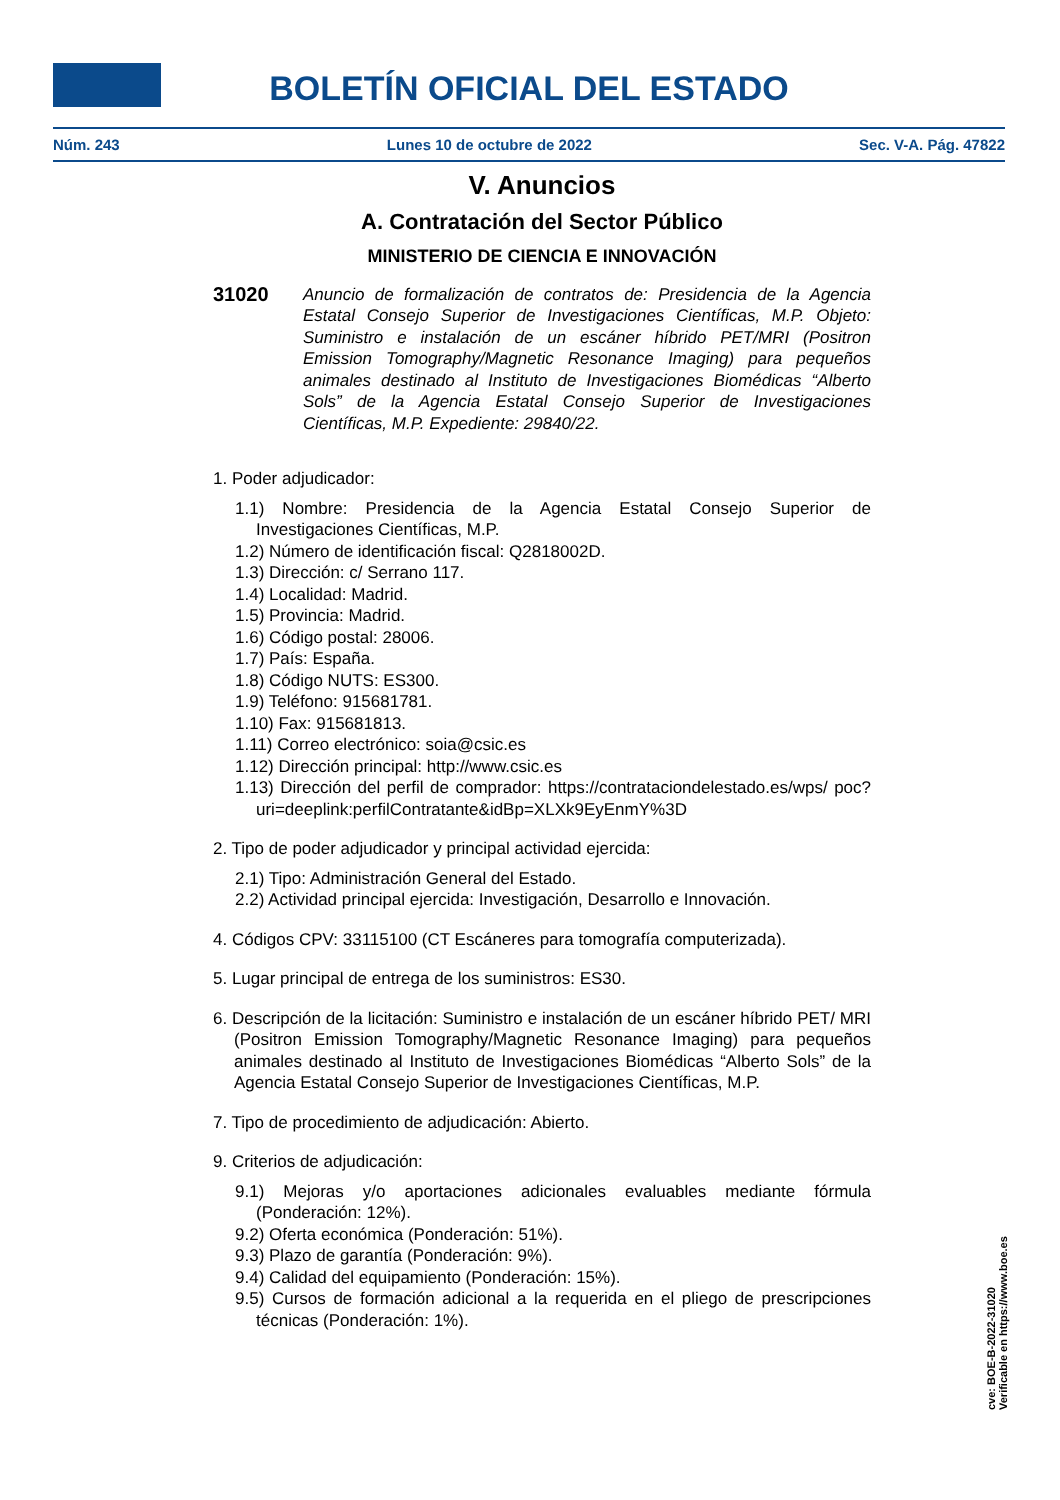BOLETÍN OFICIAL DEL ESTADO
Núm. 243 Lunes 10 de octubre de 2022 Sec. V-A. Pág. 47822
V. Anuncios
A. Contratación del Sector Público
MINISTERIO DE CIENCIA E INNOVACIÓN
31020
Anuncio de formalización de contratos de: Presidencia de la Agencia Estatal Consejo Superior de Investigaciones Científicas, M.P. Objeto: Suministro e instalación de un escáner híbrido PET/MRI (Positron Emission Tomography/Magnetic Resonance Imaging) para pequeños animales destinado al Instituto de Investigaciones Biomédicas “Alberto Sols” de la Agencia Estatal Consejo Superior de Investigaciones Científicas, M.P. Expediente: 29840/22.
1. Poder adjudicador:
1.1) Nombre: Presidencia de la Agencia Estatal Consejo Superior de Investigaciones Científicas, M.P.
1.2) Número de identificación fiscal: Q2818002D.
1.3) Dirección: c/ Serrano 117.
1.4) Localidad: Madrid.
1.5) Provincia: Madrid.
1.6) Código postal: 28006.
1.7) País: España.
1.8) Código NUTS: ES300.
1.9) Teléfono: 915681781.
1.10) Fax: 915681813.
1.11) Correo electrónico: soia@csic.es
1.12) Dirección principal: http://www.csic.es
1.13) Dirección del perfil de comprador: https://contrataciondelestado.es/wps/ poc?uri=deeplink:perfilContratante&idBp=XLXk9EyEnmY%3D
2. Tipo de poder adjudicador y principal actividad ejercida:
2.1) Tipo: Administración General del Estado.
2.2) Actividad principal ejercida: Investigación, Desarrollo e Innovación.
4. Códigos CPV: 33115100 (CT Escáneres para tomografía computerizada).
5. Lugar principal de entrega de los suministros: ES30.
6. Descripción de la licitación: Suministro e instalación de un escáner híbrido PET/ MRI (Positron Emission Tomography/Magnetic Resonance Imaging) para pequeños animales destinado al Instituto de Investigaciones Biomédicas “Alberto Sols” de la Agencia Estatal Consejo Superior de Investigaciones Científicas, M.P.
7. Tipo de procedimiento de adjudicación: Abierto.
9. Criterios de adjudicación:
9.1) Mejoras y/o aportaciones adicionales evaluables mediante fórmula (Ponderación: 12%).
9.2) Oferta económica (Ponderación: 51%).
9.3) Plazo de garantía (Ponderación: 9%).
9.4) Calidad del equipamiento (Ponderación: 15%).
9.5) Cursos de formación adicional a la requerida en el pliego de prescripciones técnicas (Ponderación: 1%).
cve: BOE-B-2022-31020
Verificable en https://www.boe.es